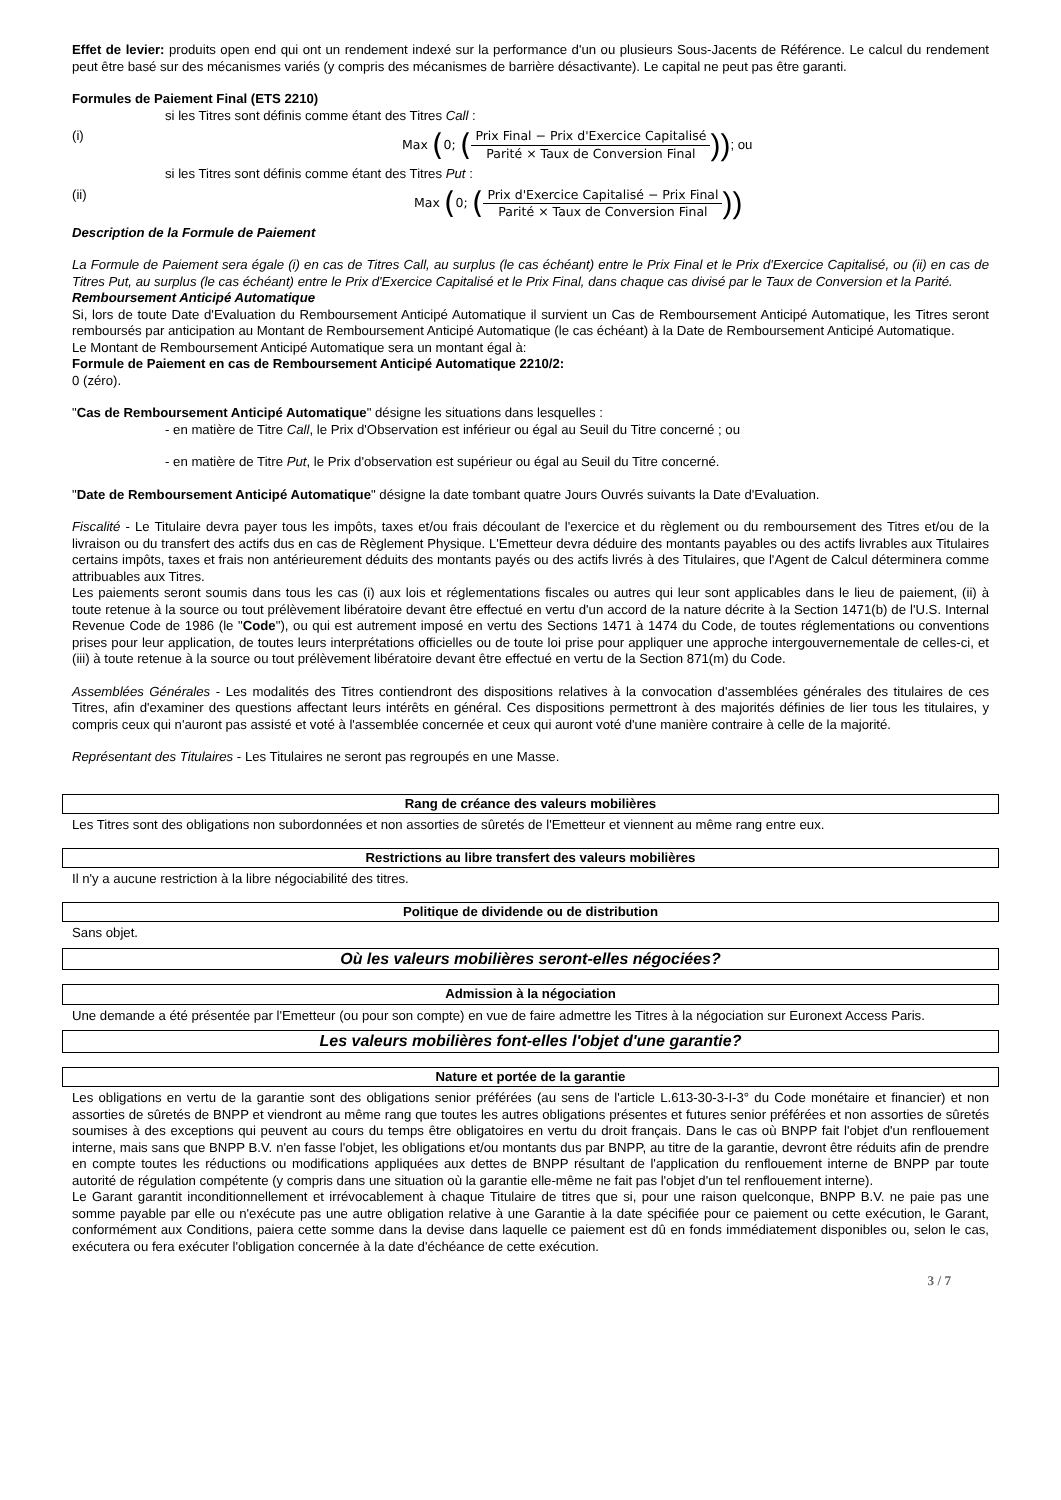Effet de levier: produits open end qui ont un rendement indexé sur la performance d'un ou plusieurs Sous-Jacents de Référence. Le calcul du rendement peut être basé sur des mécanismes variés (y compris des mécanismes de barrière désactivante). Le capital ne peut pas être garanti.
Formules de Paiement Final (ETS 2210)
si les Titres sont définis comme étant des Titres Call :
(i) Max (0; (Prix Final − Prix d'Exercice Capitalisé Parité × Taux de Conversion Final)); ou
si les Titres sont définis comme étant des Titres Put :
(ii) Max (0; (Prix d'Exercice Capitalisé − Prix Final Parité × Taux de Conversion Final))
Description de la Formule de Paiement
La Formule de Paiement sera égale (i) en cas de Titres Call, au surplus (le cas échéant) entre le Prix Final et le Prix d'Exercice Capitalisé, ou (ii) en cas de Titres Put, au surplus (le cas échéant) entre le Prix d'Exercice Capitalisé et le Prix Final, dans chaque cas divisé par le Taux de Conversion et la Parité.
Remboursement Anticipé Automatique
Si, lors de toute Date d'Evaluation du Remboursement Anticipé Automatique il survient un Cas de Remboursement Anticipé Automatique, les Titres seront remboursés par anticipation au Montant de Remboursement Anticipé Automatique (le cas échéant) à la Date de Remboursement Anticipé Automatique.
Le Montant de Remboursement Anticipé Automatique sera un montant égal à:
Formule de Paiement en cas de Remboursement Anticipé Automatique 2210/2:
0 (zéro).
"Cas de Remboursement Anticipé Automatique" désigne les situations dans lesquelles :
- en matière de Titre Call, le Prix d'Observation est inférieur ou égal au Seuil du Titre concerné ; ou
- en matière de Titre Put, le Prix d'observation est supérieur ou égal au Seuil du Titre concerné.
"Date de Remboursement Anticipé Automatique" désigne la date tombant quatre Jours Ouvrés suivants la Date d'Evaluation.
Fiscalité - Le Titulaire devra payer tous les impôts, taxes et/ou frais découlant de l'exercice et du règlement ou du remboursement des Titres et/ou de la livraison ou du transfert des actifs dus en cas de Règlement Physique. L'Emetteur devra déduire des montants payables ou des actifs livrables aux Titulaires certains impôts, taxes et frais non antérieurement déduits des montants payés ou des actifs livrés à des Titulaires, que l'Agent de Calcul déterminera comme attribuables aux Titres.
Les paiements seront soumis dans tous les cas (i) aux lois et réglementations fiscales ou autres qui leur sont applicables dans le lieu de paiement, (ii) à toute retenue à la source ou tout prélèvement libératoire devant être effectué en vertu d'un accord de la nature décrite à la Section 1471(b) de l'U.S. Internal Revenue Code de 1986 (le "Code"), ou qui est autrement imposé en vertu des Sections 1471 à 1474 du Code, de toutes réglementations ou conventions prises pour leur application, de toutes leurs interprétations officielles ou de toute loi prise pour appliquer une approche intergouvernementale de celles-ci, et (iii) à toute retenue à la source ou tout prélèvement libératoire devant être effectué en vertu de la Section 871(m) du Code.
Assemblées Générales - Les modalités des Titres contiendront des dispositions relatives à la convocation d'assemblées générales des titulaires de ces Titres, afin d'examiner des questions affectant leurs intérêts en général. Ces dispositions permettront à des majorités définies de lier tous les titulaires, y compris ceux qui n'auront pas assisté et voté à l'assemblée concernée et ceux qui auront voté d'une manière contraire à celle de la majorité.
Représentant des Titulaires - Les Titulaires ne seront pas regroupés en une Masse.
Rang de créance des valeurs mobilières
Les Titres sont des obligations non subordonnées et non assorties de sûretés de l'Emetteur et viennent au même rang entre eux.
Restrictions au libre transfert des valeurs mobilières
Il n'y a aucune restriction à la libre négociabilité des titres.
Politique de dividende ou de distribution
Sans objet.
Où les valeurs mobilières seront-elles négociées?
Admission à la négociation
Une demande a été présentée par l'Emetteur (ou pour son compte) en vue de faire admettre les Titres à la négociation sur Euronext Access Paris.
Les valeurs mobilières font-elles l'objet d'une garantie?
Nature et portée de la garantie
Les obligations en vertu de la garantie sont des obligations senior préférées (au sens de l'article L.613-30-3-I-3° du Code monétaire et financier) et non assorties de sûretés de BNPP et viendront au même rang que toutes les autres obligations présentes et futures senior préférées et non assorties de sûretés soumises à des exceptions qui peuvent au cours du temps être obligatoires en vertu du droit français. Dans le cas où BNPP fait l'objet d'un renflouement interne, mais sans que BNPP B.V. n'en fasse l'objet, les obligations et/ou montants dus par BNPP, au titre de la garantie, devront être réduits afin de prendre en compte toutes les réductions ou modifications appliquées aux dettes de BNPP résultant de l'application du renflouement interne de BNPP par toute autorité de régulation compétente (y compris dans une situation où la garantie elle-même ne fait pas l'objet d'un tel renflouement interne).
Le Garant garantit inconditionnellement et irrévocablement à chaque Titulaire de titres que si, pour une raison quelconque, BNPP B.V. ne paie pas une somme payable par elle ou n'exécute pas une autre obligation relative à une Garantie à la date spécifiée pour ce paiement ou cette exécution, le Garant, conformément aux Conditions, paiera cette somme dans la devise dans laquelle ce paiement est dû en fonds immédiatement disponibles ou, selon le cas, exécutera ou fera exécuter l'obligation concernée à la date d'échéance de cette exécution.
3 / 7